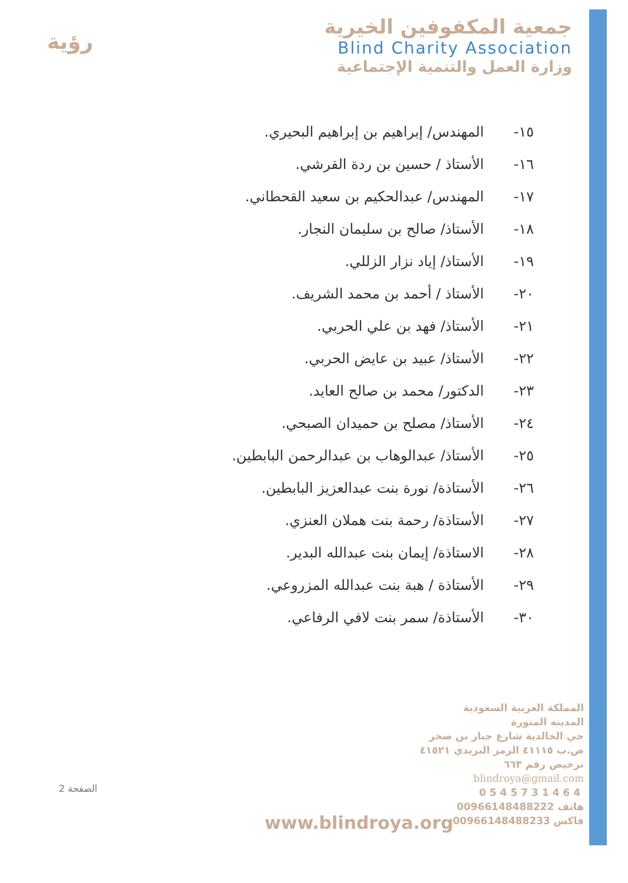رؤية
جمعية المكفوفين الخيرية
Blind Charity Association
وزارة العمل والتنمية الإجتماعية
١٥- المهندس/ إبراهيم بن إبراهيم البحيري.
١٦- الأستاذ / حسين بن ردة القرشي.
١٧- المهندس/ عبدالحكيم بن سعيد القحطاني.
١٨- الأستاذ/ صالح بن سليمان النجار.
١٩- الأستاذ/ إياد نزار الزللي.
٢٠- الأستاذ / أحمد بن محمد الشريف.
٢١- الأستاذ/ فهد بن علي الحربي.
٢٢- الأستاذ/ عبيد بن عايض الحربي.
٢٣- الدكتور/ محمد بن صالح العايد.
٢٤- الأستاذ/ مصلح بن حميدان الصبحي.
٢٥- الأستاذ/ عبدالوهاب بن عبدالرحمن البابطين.
٢٦- الأستاذة/ نورة بنت عبدالعزيز البابطين.
٢٧- الأستاذة/ رحمة بنت هملان العنزي.
٢٨- الاستاذة/ إيمان بنت عبدالله البدير.
٢٩- الأستاذة / هبة بنت عبدالله المزروعي.
٣٠- الأستاذة/ سمر بنت لافي الرفاعي.
المملكة العربية السعودية
المدينه المنورة
حي الخالدية شارع جبار بن صخر
ص.ب ٤١١١٥ الرمز البريدي ٤١٥٢١
ترخيص رقم ٦٦٣
blindroya@gmail.com
0545731464
هاتف 00966148488222
فاكس 00966148488233
الصفحة 2
www.blindroya.org